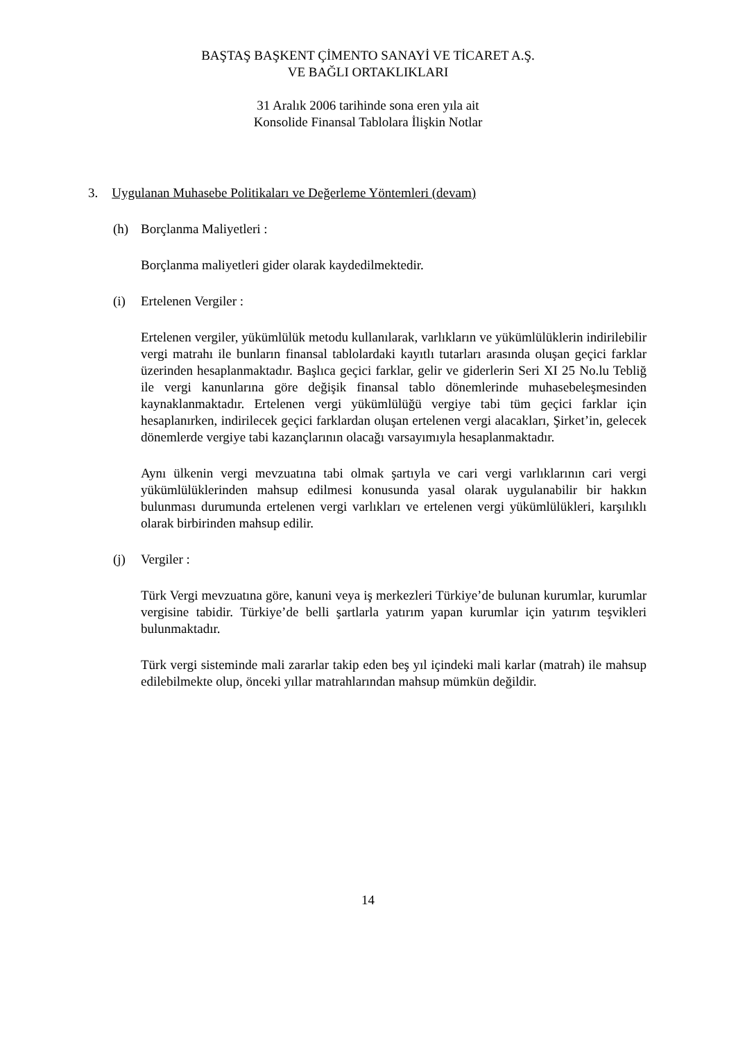BAŞTAŞ BAŞKENT ÇİMENTO SANAYİ VE TİCARET A.Ş.
VE BAĞLI ORTAKLIKLARI
31 Aralık 2006 tarihinde sona eren yıla ait
Konsolide Finansal Tablolara İlişkin Notlar
3. Uygulanan Muhasebe Politikaları ve Değerleme Yöntemleri (devam)
(h) Borçlanma Maliyetleri :
Borçlanma maliyetleri gider olarak kaydedilmektedir.
(i) Ertelenen Vergiler :
Ertelenen vergiler, yükümlülük metodu kullanılarak, varlıkların ve yükümlülüklerin indirilebilir vergi matrahı ile bunların finansal tablolardaki kayıtlı tutarları arasında oluşan geçici farklar üzerinden hesaplanmaktadır. Başlıca geçici farklar, gelir ve giderlerin Seri XI 25 No.lu Tebliğ ile vergi kanunlarına göre değişik finansal tablo dönemlerinde muhasebeleşmesinden kaynaklanmaktadır. Ertelenen vergi yükümlülüğü vergiye tabi tüm geçici farklar için hesaplanırken, indirilecek geçici farklardan oluşan ertelenen vergi alacakları, Şirket’in, gelecek dönemlerde vergiye tabi kazançlarının olacağı varsayımıyla hesaplanmaktadır.
Aynı ülkenin vergi mevzuatına tabi olmak şartıyla ve cari vergi varlıklarının cari vergi yükümlülüklerinden mahsup edilmesi konusunda yasal olarak uygulanabilir bir hakkın bulunması durumunda ertelenen vergi varlıkları ve ertelenen vergi yükümlülükleri, karşılıklı olarak birbirinden mahsup edilir.
(j) Vergiler :
Türk Vergi mevzuatına göre, kanuni veya iş merkezleri Türkiye’de bulunan kurumlar, kurumlar vergisine tabidir. Türkiye’de belli şartlarla yatırım yapan kurumlar için yatırım teşvikleri bulunmaktadır.
Türk vergi sisteminde mali zararlar takip eden beş yıl içindeki mali karlar (matrah) ile mahsup edilebilmekte olup, önceki yıllar matrahlarından mahsup mümkün değildir.
14